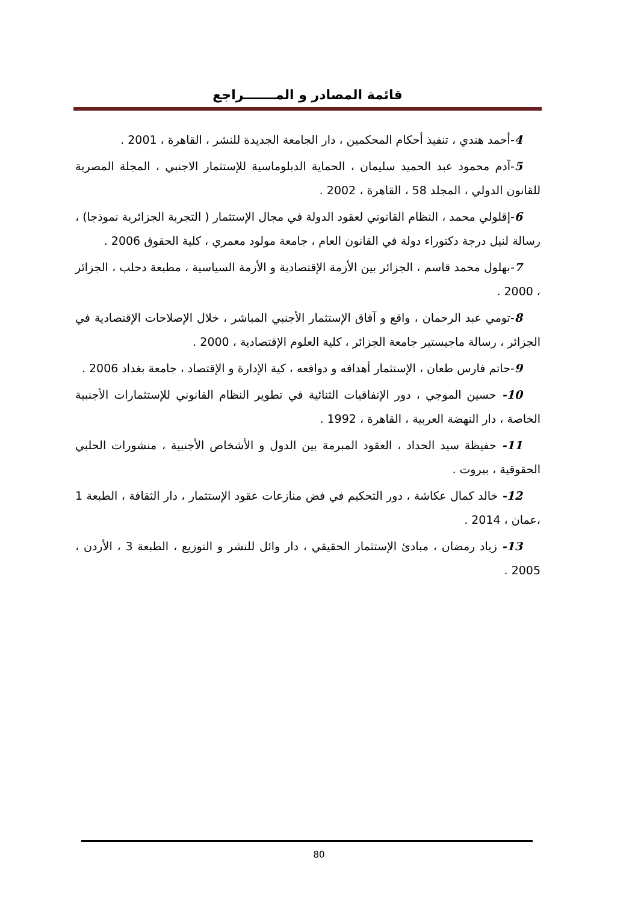قائمة المصادر و المـــــــراجع
4-أحمد هندي ، تنفيذ أحكام المحكمين ، دار الجامعة الجديدة للنشر ، القاهرة ، 2001 .
5-آدم محمود عبد الحميد سليمان ، الحماية الدبلوماسية للإستثمار الاجنبي ، المجلة المصرية للقانون الدولي ، المجلد 58 ، القاهرة ، 2002 .
6-إقلولي محمد ، النظام القانوني لعقود الدولة في مجال الإستثمار ( التجربة الجزائرية نموذجا) ، رسالة لنيل درجة دكتوراء دولة في القانون العام ، جامعة مولود معمري ، كلية الحقوق 2006 .
7-بهلول محمد قاسم ، الجزائر بين الأزمة الإقتصادية و الأزمة السياسية ، مطبعة دحلب ، الجزائر ، 2000 .
8-تومي عبد الرحمان ، واقع و آفاق الإستثمار الأجنبي المباشر ، خلال الإصلاحات الإقتصادية في الجزائر ، رسالة ماجيستير جامعة الجزائر ، كلية العلوم الإقتصادية ، 2000 .
9-حاتم فارس طعان ، الإستثمار أهدافه و دوافعه ، كية الإدارة و الإقتصاد ، جامعة بغداد 2006 .
10- حسين الموجي ، دور الإتفاقيات الثنائية في تطوير النظام القانوني للإستثمارات الأجنبية الخاصة ، دار النهضة العربية ، القاهرة ، 1992 .
11- حفيظة سيد الحداد ، العقود المبرمة بين الدول و الأشخاص الأجنبية ، منشورات الحلبي الحقوقية ، بيروت .
12- خالد كمال عكاشة ، دور التحكيم في فض منازعات عقود الإستثمار ، دار الثقافة ، الطبعة 1 ،عمان ، 2014 .
13- زياد رمضان ، مبادئ الإستثمار الحقيقي ، دار وائل للنشر و التوزيع ، الطبعة 3 ، الأردن ، 2005 .
80